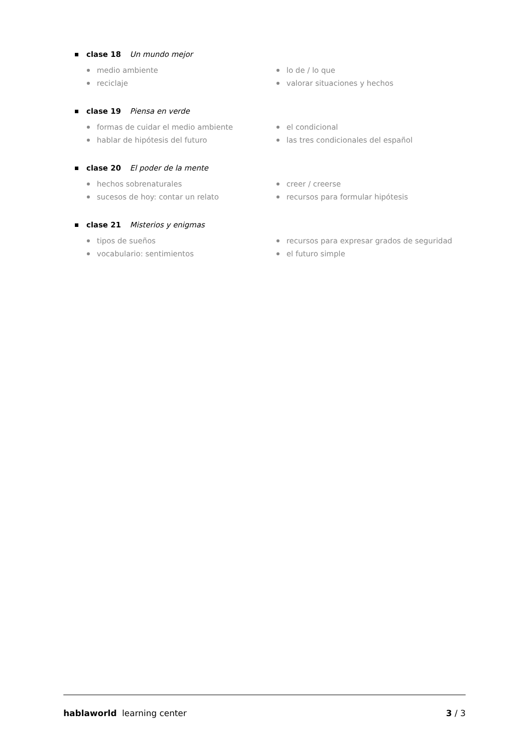clase 18 Un mundo mejor
medio ambiente
lo de / lo que
reciclaje
valorar situaciones y hechos
clase 19 Piensa en verde
formas de cuidar el medio ambiente
el condicional
hablar de hipótesis del futuro
las tres condicionales del español
clase 20 El poder de la mente
hechos sobrenaturales
creer / creerse
sucesos de hoy: contar un relato
recursos para formular hipótesis
clase 21 Misterios y enigmas
tipos de sueños
recursos para expresar grados de seguridad
vocabulario: sentimientos
el futuro simple
hablaworld learning center 3 / 3